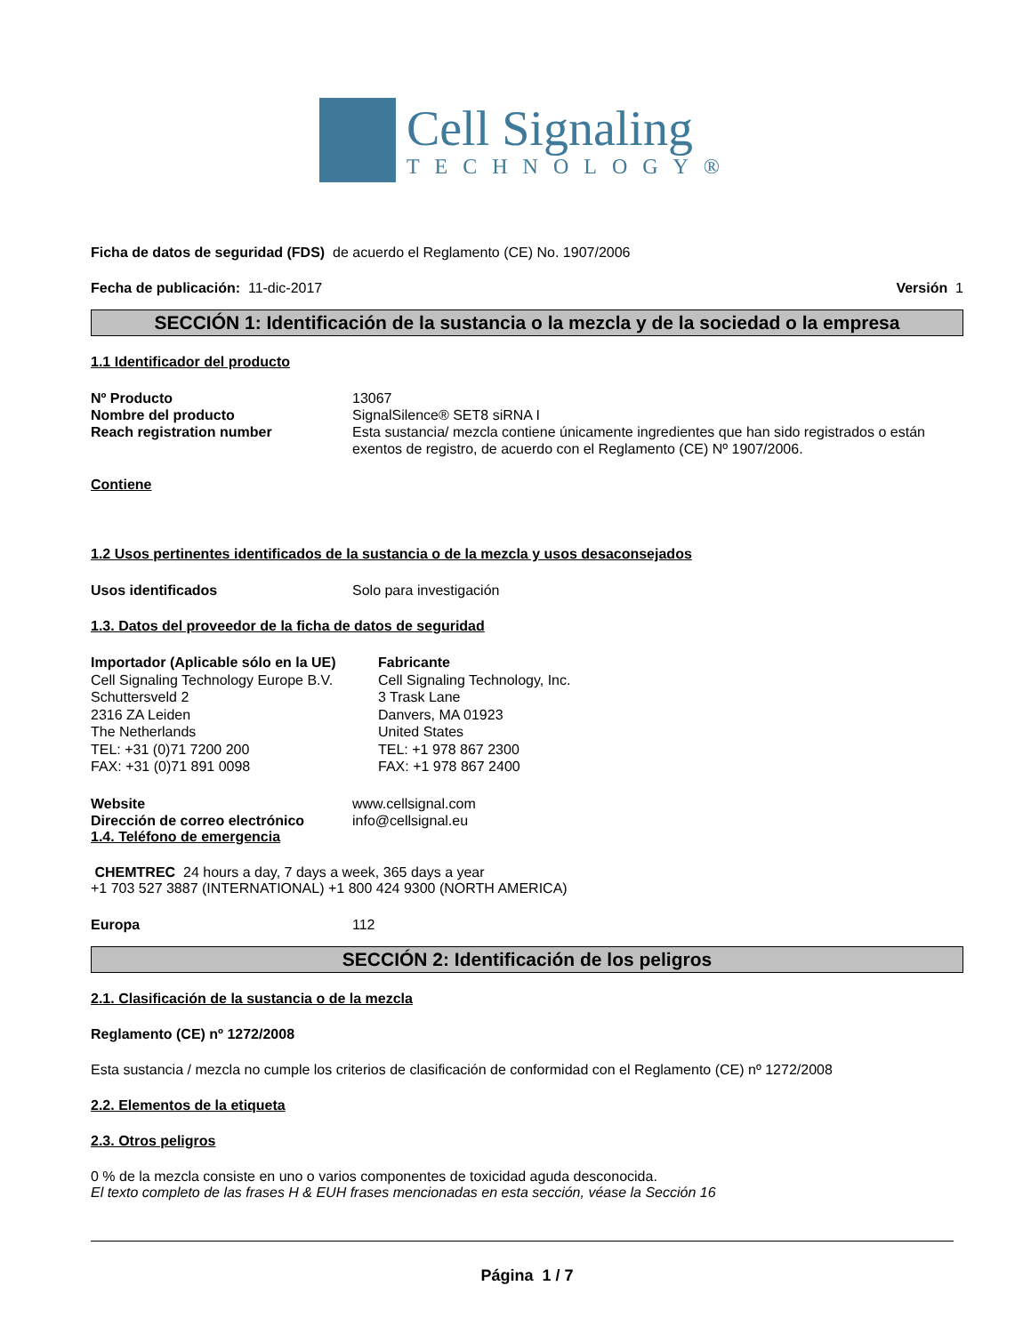Cell Signaling
TECHNOLOGY®
Ficha de datos de seguridad (FDS) de acuerdo el Reglamento (CE) No. 1907/2006
Fecha de publicación: 11-dic-2017 Versión 1
SECCIÓN 1: Identificación de la sustancia o la mezcla y de la sociedad o la empresa
1.1 Identificador del producto
Nº Producto 13067
Nombre del producto SignalSilence® SET8 siRNA I
Reach registration number Esta sustancia/ mezcla contiene únicamente ingredientes que han sido registrados o están exentos de registro, de acuerdo con el Reglamento (CE) Nº 1907/2006.
Contiene
1.2 Usos pertinentes identificados de la sustancia o de la mezcla y usos desaconsejados
Usos identificados Solo para investigación
1.3. Datos del proveedor de la ficha de datos de seguridad
Importador (Aplicable sólo en la UE)
Cell Signaling Technology Europe B.V.
Schuttersveld 2
2316 ZA Leiden
The Netherlands
TEL: +31 (0)71 7200 200
FAX: +31 (0)71 891 0098
Fabricante
Cell Signaling Technology, Inc.
3 Trask Lane
Danvers, MA 01923
United States
TEL: +1 978 867 2300
FAX: +1 978 867 2400
Website www.cellsignal.com
Dirección de correo electrónico
info@cellsignal.eu
1.4. Teléfono de emergencia
CHEMTREC 24 hours a day, 7 days a week, 365 days a year
+1 703 527 3887 (INTERNATIONAL) +1 800 424 9300 (NORTH AMERICA)
Europa 112
SECCIÓN 2: Identificación de los peligros
2.1. Clasificación de la sustancia o de la mezcla
Reglamento (CE) nº 1272/2008
Esta sustancia / mezcla no cumple los criterios de clasificación de conformidad con el Reglamento (CE) nº 1272/2008
2.2. Elementos de la etiqueta
2.3. Otros peligros
0 % de la mezcla consiste en uno o varios componentes de toxicidad aguda desconocida.
El texto completo de las frases H & EUH frases mencionadas en esta sección, véase la Sección 16
Página 1 / 7